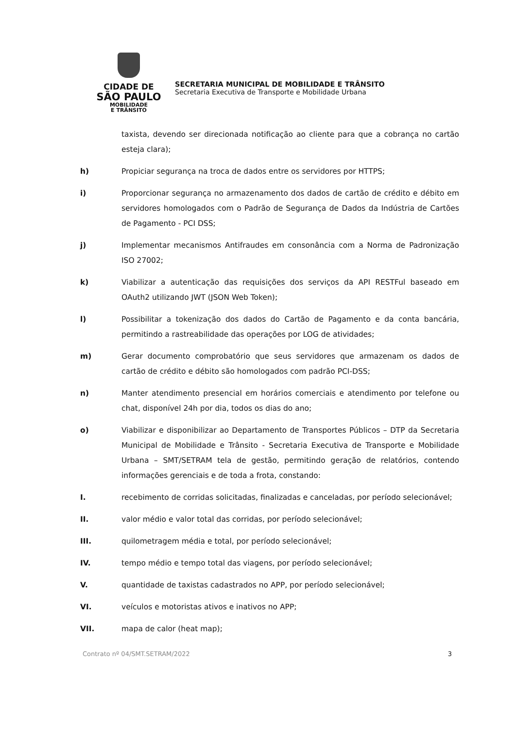CIDADE DE
SÃO PAULO
MOBILIDADE
E TRÂNSITO
SECRETARIA MUNICIPAL DE MOBILIDADE E TRÂNSITO
Secretaria Executiva de Transporte e Mobilidade Urbana
taxista, devendo ser direcionada notificação ao cliente para que a cobrança no cartão esteja clara);
h) Propiciar segurança na troca de dados entre os servidores por HTTPS;
i) Proporcionar segurança no armazenamento dos dados de cartão de crédito e débito em servidores homologados com o Padrão de Segurança de Dados da Indústria de Cartões de Pagamento - PCI DSS;
j) Implementar mecanismos Antifraudes em consonância com a Norma de Padronização ISO 27002;
k) Viabilizar a autenticação das requisições dos serviços da API RESTFul baseado em OAuth2 utilizando JWT (JSON Web Token);
l) Possibilitar a tokenização dos dados do Cartão de Pagamento e da conta bancária, permitindo a rastreabilidade das operações por LOG de atividades;
m) Gerar documento comprobatório que seus servidores que armazenam os dados de cartão de crédito e débito são homologados com padrão PCI-DSS;
n) Manter atendimento presencial em horários comerciais e atendimento por telefone ou chat, disponível 24h por dia, todos os dias do ano;
o) Viabilizar e disponibilizar ao Departamento de Transportes Públicos – DTP da Secretaria Municipal de Mobilidade e Trânsito - Secretaria Executiva de Transporte e Mobilidade Urbana – SMT/SETRAM tela de gestão, permitindo geração de relatórios, contendo informações gerenciais e de toda a frota, constando:
I. recebimento de corridas solicitadas, finalizadas e canceladas, por período selecionável;
II. valor médio e valor total das corridas, por período selecionável;
III. quilometragem média e total, por período selecionável;
IV. tempo médio e tempo total das viagens, por período selecionável;
V. quantidade de taxistas cadastrados no APP, por período selecionável;
VI. veículos e motoristas ativos e inativos no APP;
VII. mapa de calor (heat map);
Contrato nº 04/SMT.SETRAM/2022 3